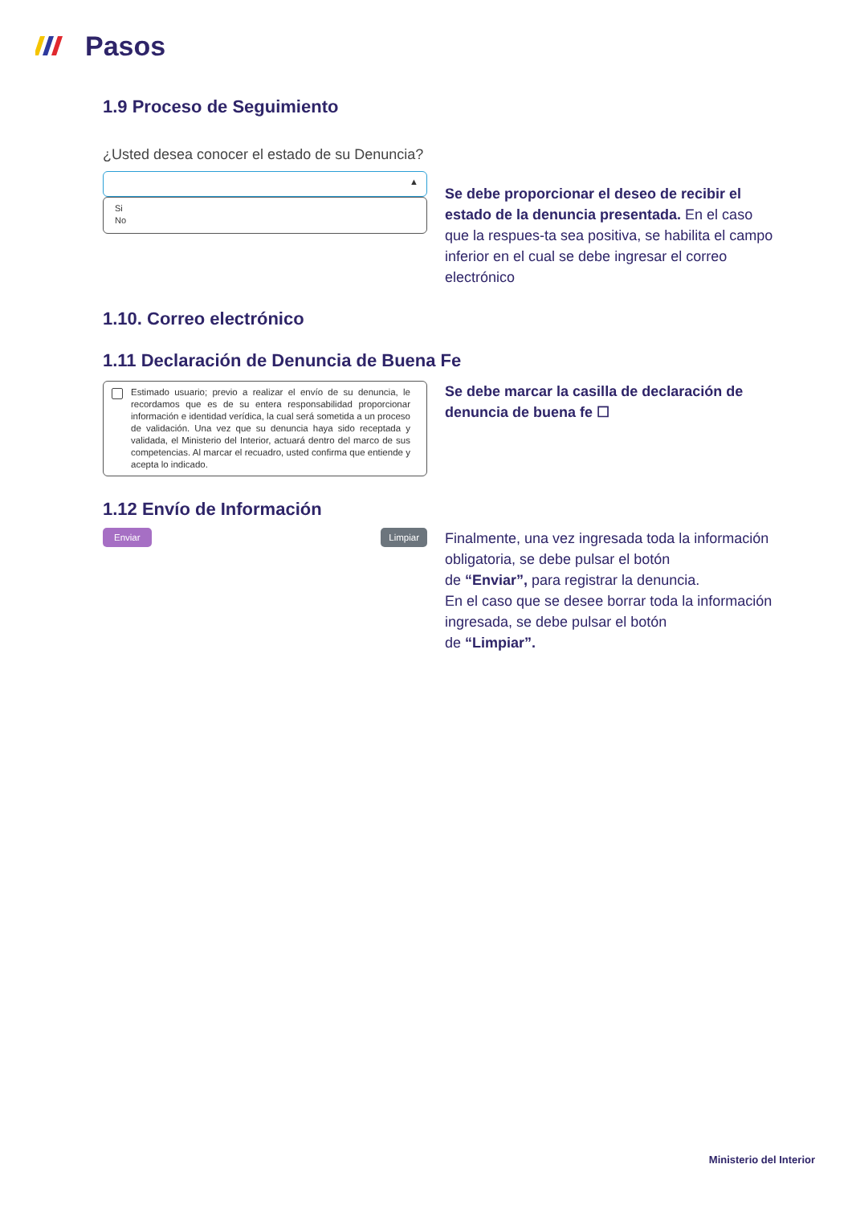Pasos
1.9 Proceso de Seguimiento
¿Usted desea conocer el estado de su Denuncia?
▲
Si
No
Se debe proporcionar el deseo de recibir el estado de la denuncia presentada. En el caso que la respues-ta sea positiva, se habilita el campo inferior en el cual se debe ingresar el correo electrónico
1.10. Correo electrónico
1.11 Declaración de Denuncia de Buena Fe
Estimado usuario; previo a realizar el envío de su denuncia, le recordamos que es de su entera responsabilidad proporcionar información e identidad verídica, la cual será sometida a un proceso de validación. Una vez que su denuncia haya sido receptada y validada, el Ministerio del Interior, actuará dentro del marco de sus competencias. Al marcar el recuadro, usted confirma que entiende y acepta lo indicado.
Se debe marcar la casilla de declaración de denuncia de buena fe ☐
1.12 Envío de Información
Enviar Limpiar
Finalmente, una vez ingresada toda la información obligatoria, se debe pulsar el botón
de “Enviar”, para registrar la denuncia.
En el caso que se desee borrar toda la información ingresada, se debe pulsar el botón
de “Limpiar”.
Ministerio del Interior